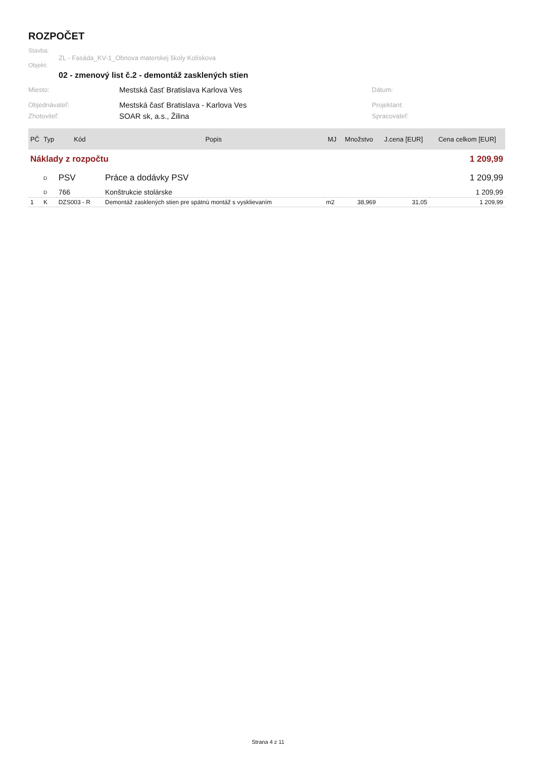ROZPOČET
Stavba:
ZL - Fasáda_KV-1_Obnova materskej školy Kolískova
Objekt:
02 - zmenový list č.2 - demontáž zasklených stien
Miesto: Mestská časť Bratislava Karlova Ves Dátum:
Objednávateľ: Mestská časť Bratislava - Karlova Ves Projektant:
Zhotoviteľ: SOAR sk, a.s., Žilina Spracovateľ:
| PČ | Typ | Kód | Popis | MJ | Množstvo | J.cena [EUR] | Cena celkom [EUR] |
| --- | --- | --- | --- | --- | --- | --- | --- |
| Náklady z rozpočtu | | | | 1 209,99 | | | |
| | D | PSV | Práce a dodávky PSV | 1 209,99 | | | |
| | D | 766 | Konštrukcie stolárske | 1 209,99 | | | |
| 1 | K | DZS003 - R | Demontáž zasklených stien pre spätnú montáž s vysklievaním | m2 | 38,969 | 31,05 | 1 209,99 |
Strana 4 z 11